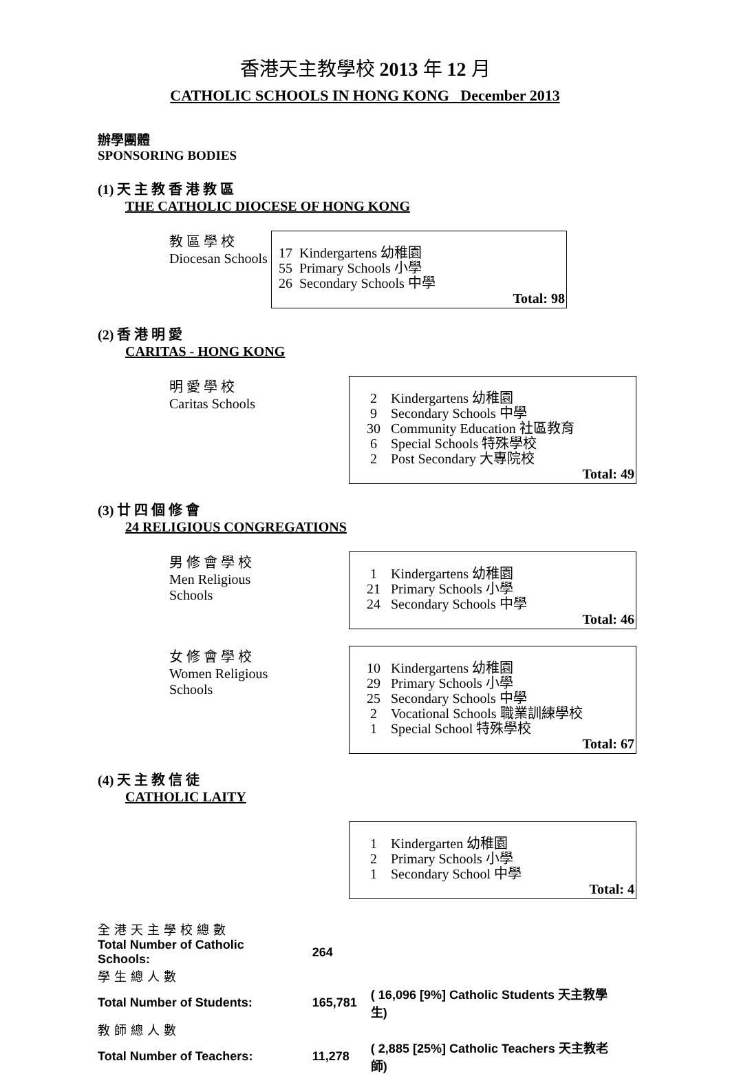香港天主教學校 2013 年 12 月
CATHOLIC SCHOOLS IN HONG KONG December 2013
辦學團體
SPONSORING BODIES
(1) 天 主 教 香 港 教 區
THE CATHOLIC DIOCESE OF HONG KONG
教 區 學 校
Diocesan Schools
| 17 | Kindergartens 幼稚園 |
| 55 | Primary Schools 小學 |
| 26 | Secondary Schools 中學 |
Total: 98
(2) 香 港 明 愛
CARITAS - HONG KONG
明 愛 學 校
Caritas Schools
| 2 | Kindergartens 幼稚園 |
| 9 | Secondary Schools 中學 |
| 30 | Community Education 社區教育 |
| 6 | Special Schools 特殊學校 |
| 2 | Post Secondary 大專院校 |
Total: 49
(3) 廿 四 個 修 會
24 RELIGIOUS CONGREGATIONS
男 修 會 學 校
Men Religious Schools
| 1 | Kindergartens 幼稚園 |
| 21 | Primary Schools 小學 |
| 24 | Secondary Schools 中學 |
Total: 46
女 修 會 學 校
Women Religious Schools
| 10 | Kindergartens 幼稚園 |
| 29 | Primary Schools 小學 |
| 25 | Secondary Schools 中學 |
| 2 | Vocational Schools 職業訓練學校 |
| 1 | Special School 特殊學校 |
Total: 67
(4) 天 主 教 信 徒
CATHOLIC LAITY
| 1 | Kindergarten 幼稚園 |
| 2 | Primary Schools 小學 |
| 1 | Secondary School 中學 |
Total: 4
| 全港天主學校總數 | | |
| Total Number of Catholic Schools: | 264 | |
| 學生總人數 | | |
| Total Number of Students: | 165,781 | ( 16,096 [9%] Catholic Students 天主教學生) |
| 教師總人數 | | |
| Total Number of Teachers: | 11,278 | ( 2,885 [25%] Catholic Teachers 天主教老師) |